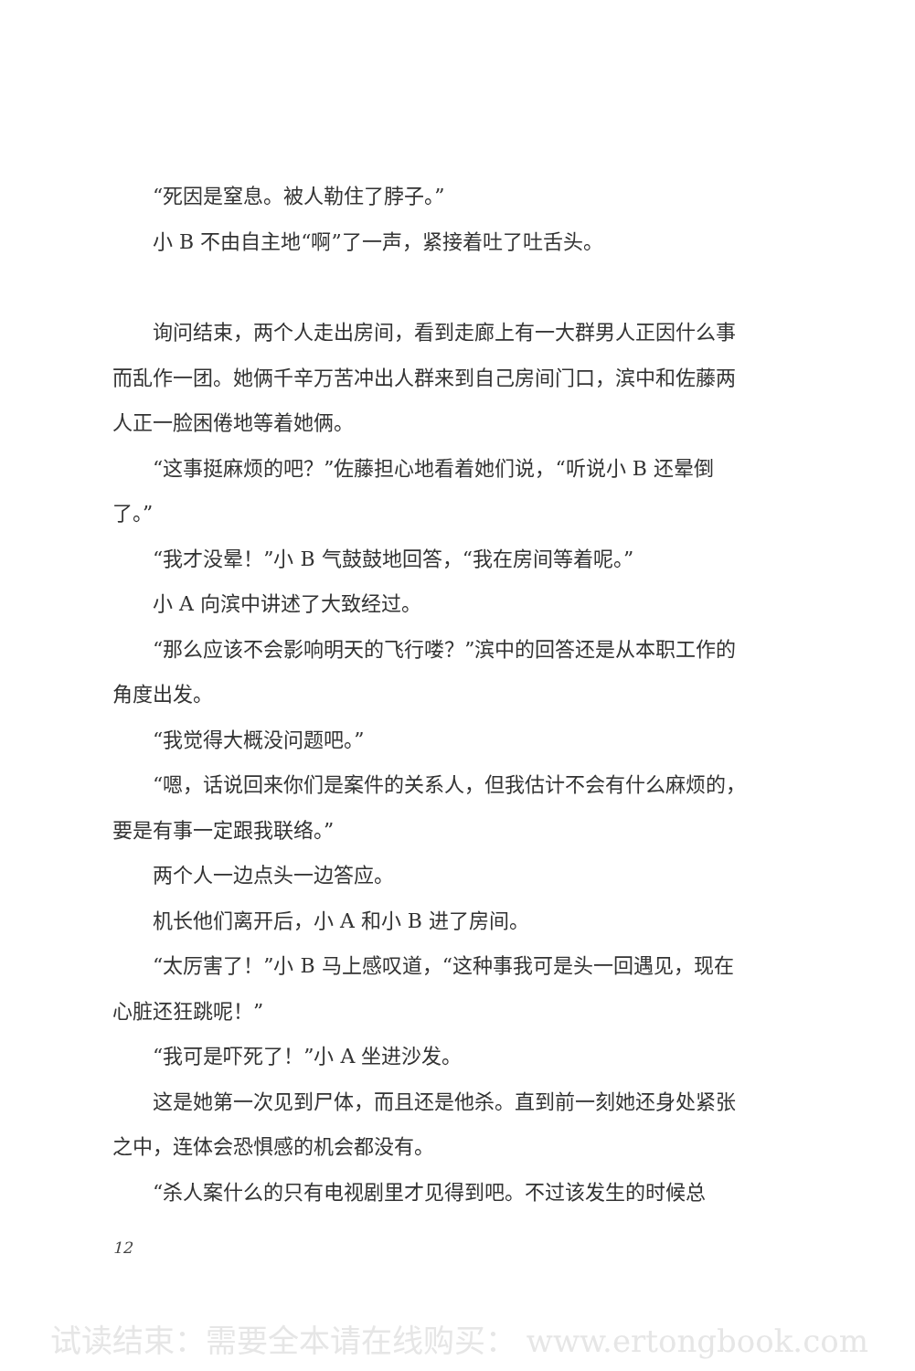“死因是窒息。被人勒住了脖子。”
小 B 不由自主地“啊”了一声，紧接着吐了吐舌头。
询问结束，两个人走出房间，看到走廊上有一大群男人正因什么事而乱作一团。她俩千辛万苦冲出人群来到自己房间门口，滨中和佐藤两人正一脸困倦地等着她俩。
“这事挺麻烦的吧？”佐藤担心地看着她们说，“听说小 B 还晕倒了。”
“我才没晕！”小 B 气鼓鼓地回答，“我在房间等着呢。”
小 A 向滨中讲述了大致经过。
“那么应该不会影响明天的飞行喽？”滨中的回答还是从本职工作的角度出发。
“我觉得大概没问题吧。”
“嗯，话说回来你们是案件的关系人，但我估计不会有什么麻烦的，要是有事一定跟我联络。”
两个人一边点头一边答应。
机长他们离开后，小 A 和小 B 进了房间。
“太厉害了！”小 B 马上感叹道，“这种事我可是头一回遇见，现在心脏还狂跳呢！”
“我可是吓死了！”小 A 坐进沙发。
这是她第一次见到尸体，而且还是他杀。直到前一刻她还身处紧张之中，连体会恐惧感的机会都没有。
“杀人案什么的只有电视剧里才见得到吧。不过该发生的时候总
12
试读结束：需要全本请在线购买： www.ertongbook.com